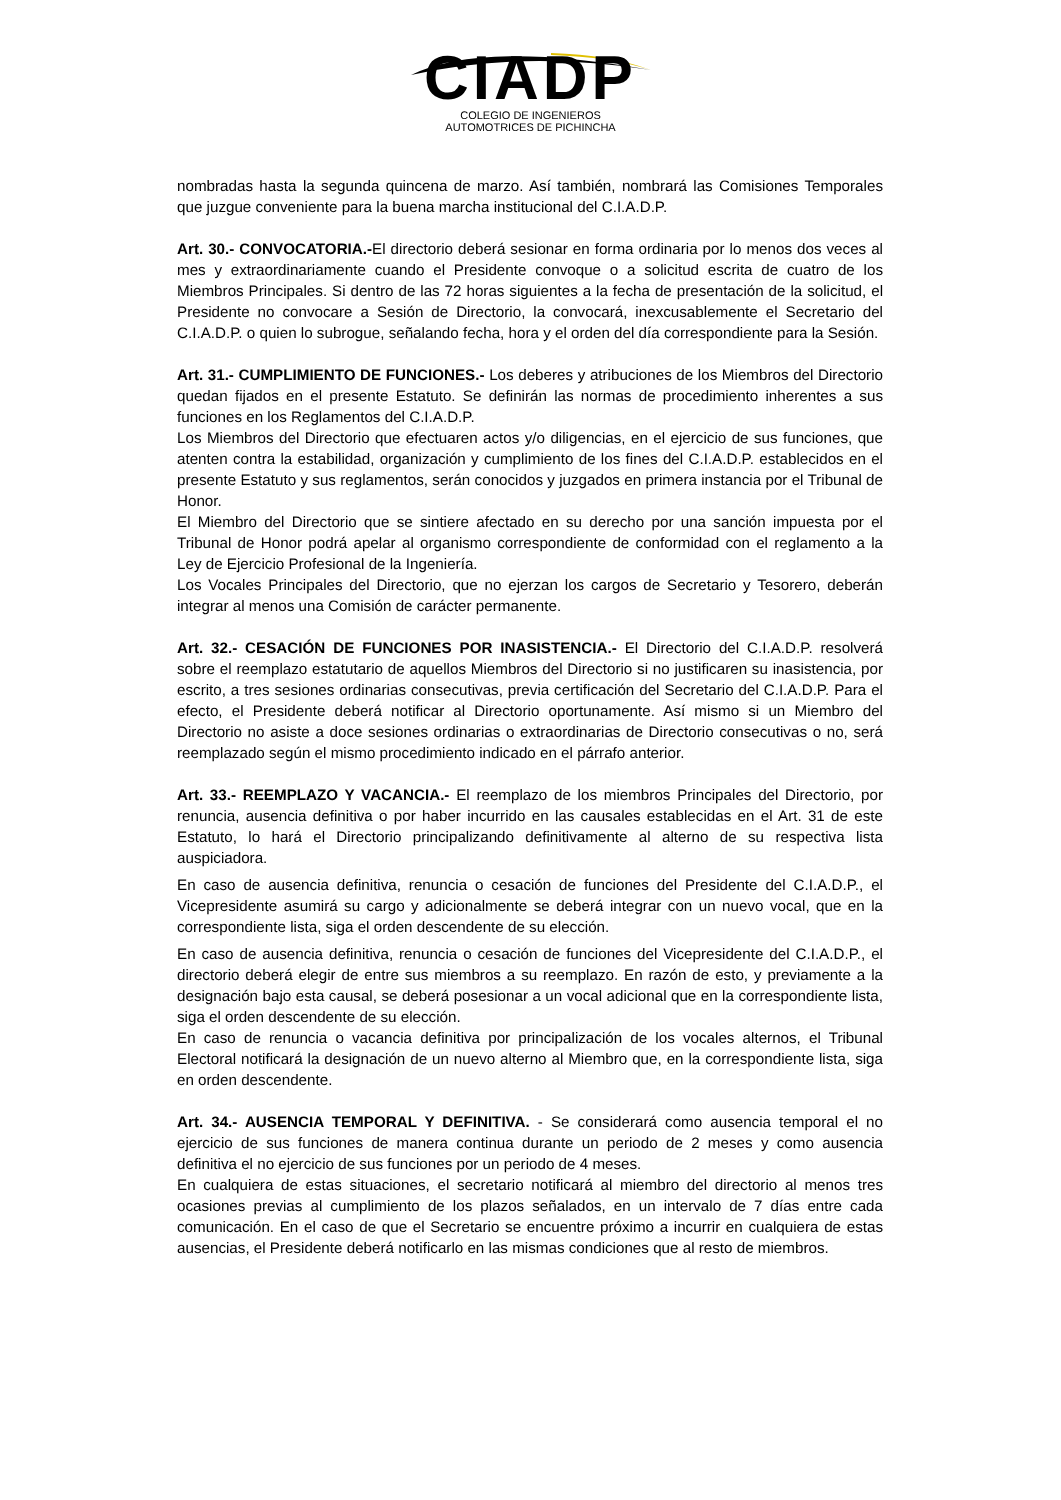CIADP
COLEGIO DE INGENIEROS
AUTOMOTRICES DE PICHINCHA
nombradas hasta la segunda quincena de marzo. Así también, nombrará las Comisiones Temporales que juzgue conveniente para la buena marcha institucional del C.I.A.D.P.
Art. 30.- CONVOCATORIA.-El directorio deberá sesionar en forma ordinaria por lo menos dos veces al mes y extraordinariamente cuando el Presidente convoque o a solicitud escrita de cuatro de los Miembros Principales. Si dentro de las 72 horas siguientes a la fecha de presentación de la solicitud, el Presidente no convocare a Sesión de Directorio, la convocará, inexcusablemente el Secretario del C.I.A.D.P. o quien lo subrogue, señalando fecha, hora y el orden del día correspondiente para la Sesión.
Art. 31.- CUMPLIMIENTO DE FUNCIONES.- Los deberes y atribuciones de los Miembros del Directorio quedan fijados en el presente Estatuto. Se definirán las normas de procedimiento inherentes a sus funciones en los Reglamentos del C.I.A.D.P.
Los Miembros del Directorio que efectuaren actos y/o diligencias, en el ejercicio de sus funciones, que atenten contra la estabilidad, organización y cumplimiento de los fines del C.I.A.D.P. establecidos en el presente Estatuto y sus reglamentos, serán conocidos y juzgados en primera instancia por el Tribunal de Honor.
El Miembro del Directorio que se sintiere afectado en su derecho por una sanción impuesta por el Tribunal de Honor podrá apelar al organismo correspondiente de conformidad con el reglamento a la Ley de Ejercicio Profesional de la Ingeniería.
Los Vocales Principales del Directorio, que no ejerzan los cargos de Secretario y Tesorero, deberán integrar al menos una Comisión de carácter permanente.
Art. 32.- CESACIÓN DE FUNCIONES POR INASISTENCIA.- El Directorio del C.I.A.D.P. resolverá sobre el reemplazo estatutario de aquellos Miembros del Directorio si no justificaren su inasistencia, por escrito, a tres sesiones ordinarias consecutivas, previa certificación del Secretario del C.I.A.D.P. Para el efecto, el Presidente deberá notificar al Directorio oportunamente. Así mismo si un Miembro del Directorio no asiste a doce sesiones ordinarias o extraordinarias de Directorio consecutivas o no, será reemplazado según el mismo procedimiento indicado en el párrafo anterior.
Art. 33.- REEMPLAZO Y VACANCIA.- El reemplazo de los miembros Principales del Directorio, por renuncia, ausencia definitiva o por haber incurrido en las causales establecidas en el Art. 31 de este Estatuto, lo hará el Directorio principalizando definitivamente al alterno de su respectiva lista auspiciadora.
En caso de ausencia definitiva, renuncia o cesación de funciones del Presidente del C.I.A.D.P., el Vicepresidente asumirá su cargo y adicionalmente se deberá integrar con un nuevo vocal, que en la correspondiente lista, siga el orden descendente de su elección.
En caso de ausencia definitiva, renuncia o cesación de funciones del Vicepresidente del C.I.A.D.P., el directorio deberá elegir de entre sus miembros a su reemplazo. En razón de esto, y previamente a la designación bajo esta causal, se deberá posesionar a un vocal adicional que en la correspondiente lista, siga el orden descendente de su elección.
En caso de renuncia o vacancia definitiva por principalización de los vocales alternos, el Tribunal Electoral notificará la designación de un nuevo alterno al Miembro que, en la correspondiente lista, siga en orden descendente.
Art. 34.- AUSENCIA TEMPORAL Y DEFINITIVA. - Se considerará como ausencia temporal el no ejercicio de sus funciones de manera continua durante un periodo de 2 meses y como ausencia definitiva el no ejercicio de sus funciones por un periodo de 4 meses.
En cualquiera de estas situaciones, el secretario notificará al miembro del directorio al menos tres ocasiones previas al cumplimiento de los plazos señalados, en un intervalo de 7 días entre cada comunicación. En el caso de que el Secretario se encuentre próximo a incurrir en cualquiera de estas ausencias, el Presidente deberá notificarlo en las mismas condiciones que al resto de miembros.